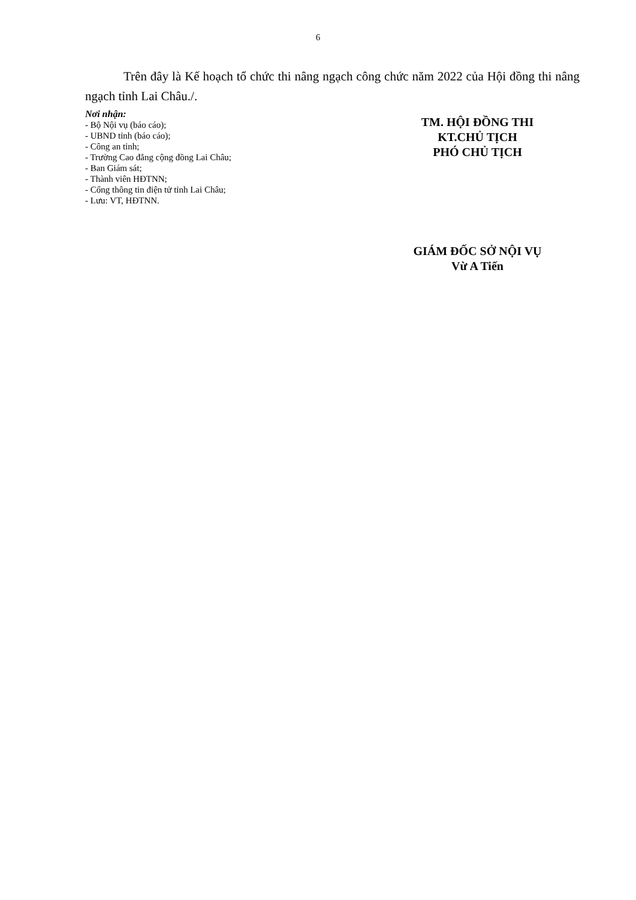6
Trên đây là Kế hoạch tổ chức thi nâng ngạch công chức năm 2022 của Hội đồng thi nâng ngạch tỉnh Lai Châu./.
Nơi nhận:
- Bộ Nội vụ (báo cáo);
- UBND tỉnh (báo cáo);
- Công an tỉnh;
- Trường Cao đẳng cộng đồng Lai Châu;
- Ban Giám sát;
- Thành viên HĐTNN;
- Cổng thông tin điện tử tỉnh Lai Châu;
- Lưu: VT, HĐTNN.
TM. HỘI ĐỒNG THI
KT.CHỦ TỊCH
PHÓ CHỦ TỊCH
GIÁM ĐỐC SỞ NỘI VỤ
Vừ A Tiến